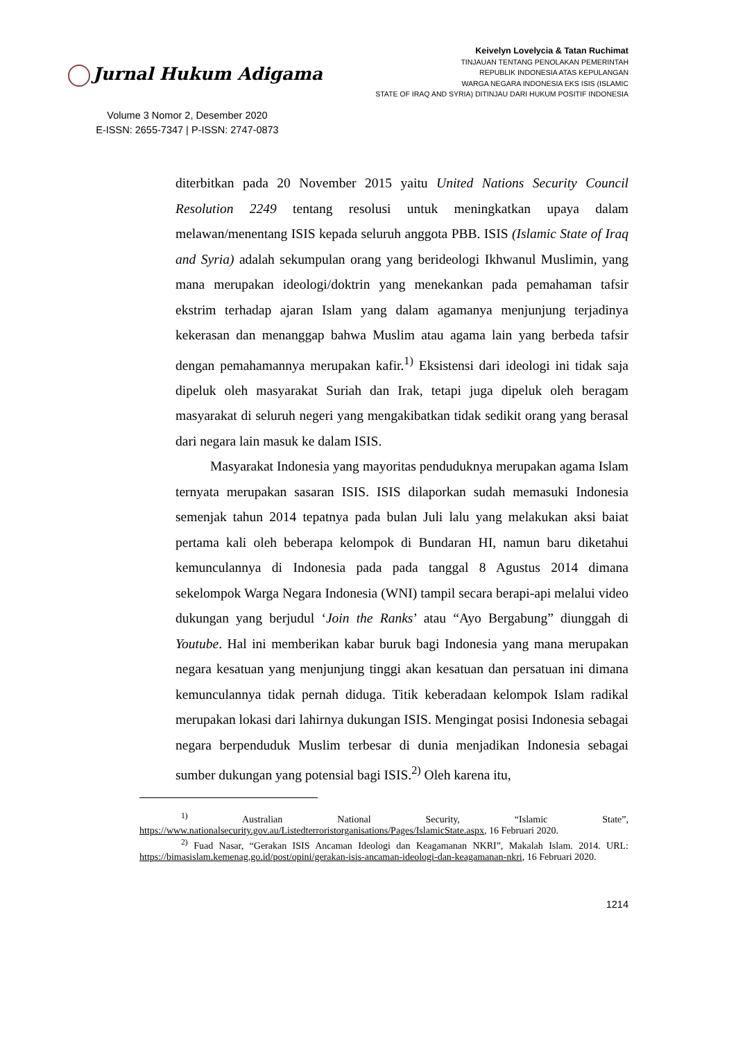Jurnal Hukum Adigama
Volume 3 Nomor 2, Desember 2020
E-ISSN: 2655-7347 | P-ISSN: 2747-0873
Keivelyn Lovelycia & Tatan Ruchimat
TINJAUAN TENTANG PENOLAKAN PEMERINTAH
REPUBLIK INDONESIA ATAS KEPULANGAN
WARGA NEGARA INDONESIA EKS ISIS (ISLAMIC
STATE OF IRAQ AND SYRIA) DITINJAU DARI HUKUM POSITIF INDONESIA
diterbitkan pada 20 November 2015 yaitu United Nations Security Council Resolution 2249 tentang resolusi untuk meningkatkan upaya dalam melawan/menentang ISIS kepada seluruh anggota PBB. ISIS (Islamic State of Iraq and Syria) adalah sekumpulan orang yang berideologi Ikhwanul Muslimin, yang mana merupakan ideologi/doktrin yang menekankan pada pemahaman tafsir ekstrim terhadap ajaran Islam yang dalam agamanya menjunjung terjadinya kekerasan dan menanggap bahwa Muslim atau agama lain yang berbeda tafsir dengan pemahamannya merupakan kafir.<sup>1)</sup> Eksistensi dari ideologi ini tidak saja dipeluk oleh masyarakat Suriah dan Irak, tetapi juga dipeluk oleh beragam masyarakat di seluruh negeri yang mengakibatkan tidak sedikit orang yang berasal dari negara lain masuk ke dalam ISIS.
Masyarakat Indonesia yang mayoritas penduduknya merupakan agama Islam ternyata merupakan sasaran ISIS. ISIS dilaporkan sudah memasuki Indonesia semenjak tahun 2014 tepatnya pada bulan Juli lalu yang melakukan aksi baiat pertama kali oleh beberapa kelompok di Bundaran HI, namun baru diketahui kemunculannya di Indonesia pada pada tanggal 8 Agustus 2014 dimana sekelompok Warga Negara Indonesia (WNI) tampil secara berapi-api melalui video dukungan yang berjudul ‘Join the Ranks’ atau “Ayo Bergabung” diunggah di Youtube. Hal ini memberikan kabar buruk bagi Indonesia yang mana merupakan negara kesatuan yang menjunjung tinggi akan kesatuan dan persatuan ini dimana kemunculannya tidak pernah diduga. Titik keberadaan kelompok Islam radikal merupakan lokasi dari lahirnya dukungan ISIS. Mengingat posisi Indonesia sebagai negara berpenduduk Muslim terbesar di dunia menjadikan Indonesia sebagai sumber dukungan yang potensial bagi ISIS.<sup>2)</sup> Oleh karena itu,
<sup>1)</sup> Australian National Security, “Islamic State”, https://www.nationalsecurity.gov.au/Listedterroristorganisations/Pages/IslamicState.aspx, 16 Februari 2020.
<sup>2)</sup> Fuad Nasar, “Gerakan ISIS Ancaman Ideologi dan Keagamanan NKRI”, Makalah Islam. 2014. URL: https://bimasislam.kemenag.go.id/post/opini/gerakan-isis-ancaman-ideologi-dan-keagamanan-nkri, 16 Februari 2020.
1214